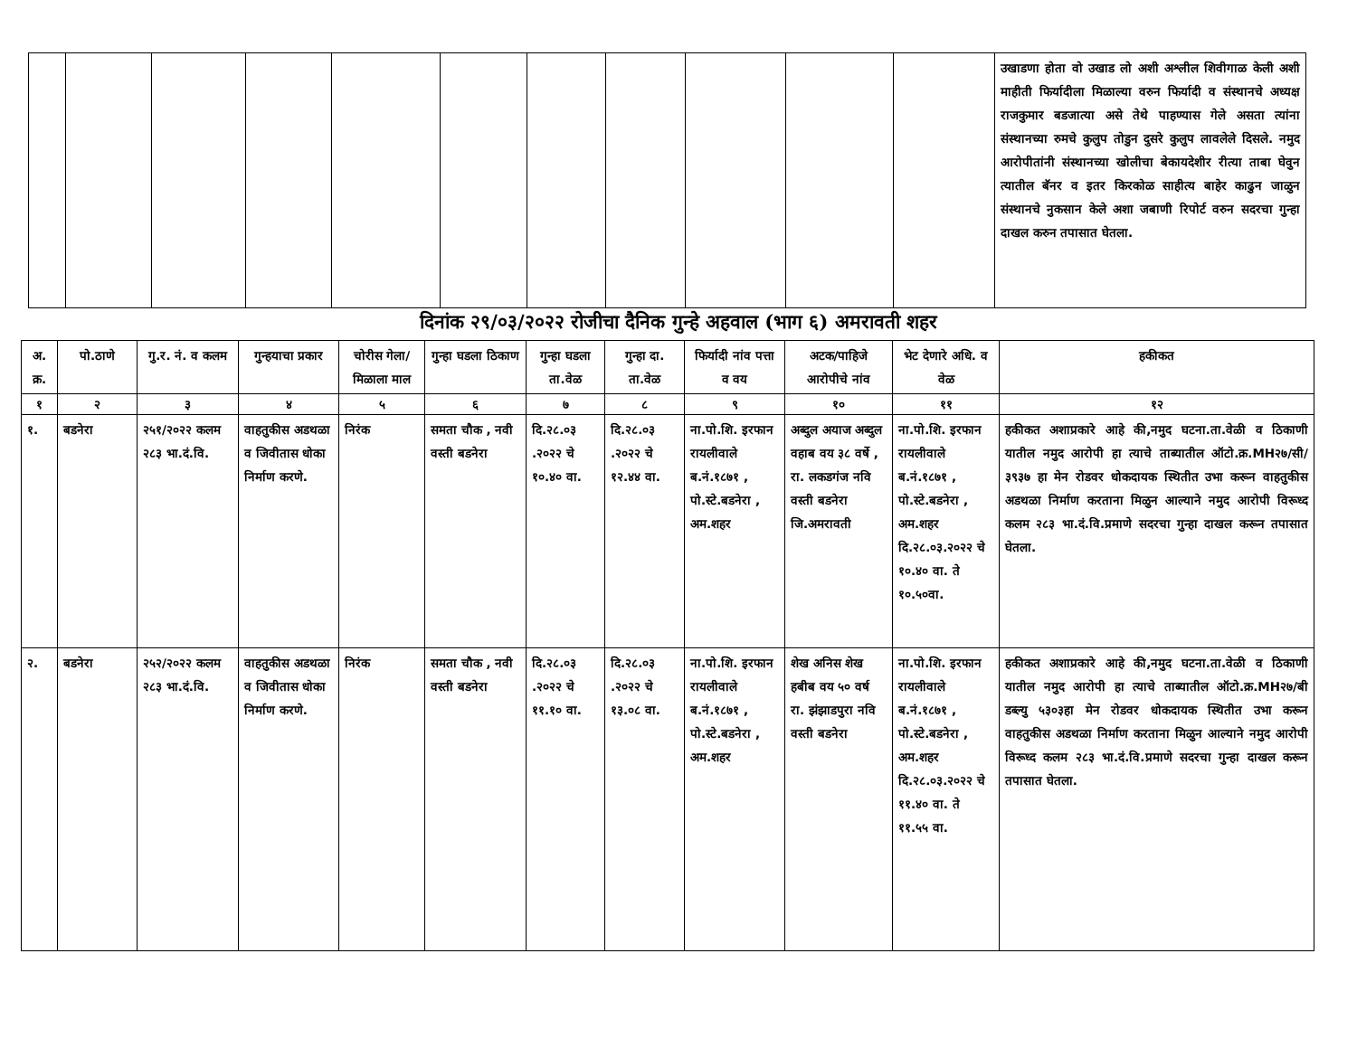| | | | | | | | | | | | उखाडणा होता वो उखाड लो अशी अश्लील शिवीगाळ केली अशी माहीती फिर्यादीला मिळाल्या वरुन फिर्यादी व संस्थानचे अध्यक्ष राजकुमार बडजात्या असे तेथे पाहण्यास गेले असता त्यांना संस्थानच्या रुमचे कुलुप तोडुन दुसरे कुलुप लावलेले दिसले. नमुद आरोपीतांनी संस्थानच्या खोलीचा बेकायदेशीर रीत्या ताबा घेवुन त्यातील बॅनर व इतर किरकोळ साहीत्य बाहेर काढुन जाळुन संस्थानचे नुकसान केले अशा जबाणी रिपोर्ट वरुन सदरचा गुन्हा दाखल करुन तपासात घेतला. |
दिनांक २९/०३/२०२२ रोजीचा दैनिक गुन्हे अहवाल (भाग ६) अमरावती शहर
| अ. क्र. | पो.ठाणे | गु.र. नं. व कलम | गुन्हयाचा प्रकार | चोरीस गेला/ मिळाला माल | गुन्हा घडला ठिकाण | गुन्हा घडला ता.वेळ | गुन्हा दा. ता.वेळ | फिर्यादी नांव पत्ता व वय | अटक/पाहिजे आरोपीचे नांव | भेट देणारे अधि. व वेळ | हकीकत |
| --- | --- | --- | --- | --- | --- | --- | --- | --- | --- | --- | --- |
| १ | २ | ३ | ४ | ५ | ६ | ७ | ८ | ९ | १० | ११ | १२ |
| १. | बडनेरा | २५१/२०२२ कलम २८३ भा.दं.वि. | वाहतुकीस अडथळा व जिवीतास धोका निर्माण करणे. | निरंक | समता चौक , नवी वस्ती बडनेरा | दि.२८.०३ .२०२२ चे १०.४० वा. | दि.२८.०३ .२०२२ चे १२.४४ वा. | ना.पो.शि. इरफान रायलीवाले ब.नं.१८७१ , पो.स्टे.बडनेरा , अम.शहर | अब्दुल अयाज अब्दुल वहाब वय ३८ वर्षे , रा. लकडगंज नवि वस्ती बडनेरा जि.अमरावती | ना.पो.शि. इरफान रायलीवाले ब.नं.१८७१ , पो.स्टे.बडनेरा , अम.शहर दि.२८.०३.२०२२ चे १०.४० वा. ते १०.५०वा. | हकीकत अशाप्रकारे आहे की,नमुद घटना.ता.वेळी व ठिकाणी यातील नमुद आरोपी हा त्याचे ताब्यातील ऑटो.क्र.MH२७/सी/३९३७ हा मेन रोडवर धोकदायक स्थितीत उभा करून वाहतुकीस अडथळा निर्माण करताना मिळुन आल्याने नमुद आरोपी विरूध्द कलम २८३ भा.दं.वि.प्रमाणे सदरचा गुन्हा दाखल करून तपासात घेतला. |
| २. | बडनेरा | २५२/२०२२ कलम २८३ भा.दं.वि. | वाहतुकीस अडथळा व जिवीतास धोका निर्माण करणे. | निरंक | समता चौक , नवी वस्ती बडनेरा | दि.२८.०३ .२०२२ चे ११.१० वा. | दि.२८.०३ .२०२२ चे १३.०८ वा. | ना.पो.शि. इरफान रायलीवाले ब.नं.१८७१ , पो.स्टे.बडनेरा , अम.शहर | शेख अनिस शेख हबीब वय ५० वर्ष रा. झंझाडपुरा नवि वस्ती बडनेरा | ना.पो.शि. इरफान रायलीवाले ब.नं.१८७१ , पो.स्टे.बडनेरा , अम.शहर दि.२८.०३.२०२२ चे ११.४० वा. ते ११.५५ वा. | हकीकत अशाप्रकारे आहे की,नमुद घटना.ता.वेळी व ठिकाणी यातील नमुद आरोपी हा त्याचे ताब्यातील ऑटो.क्र.MH२७/बी डब्ल्यु ५३०३हा मेन रोडवर धोकदायक स्थितीत उभा करून वाहतुकीस अडथळा निर्माण करताना मिळुन आल्याने नमुद आरोपी विरूध्द कलम २८३ भा.दं.वि.प्रमाणे सदरचा गुन्हा दाखल करून तपासात घेतला. |